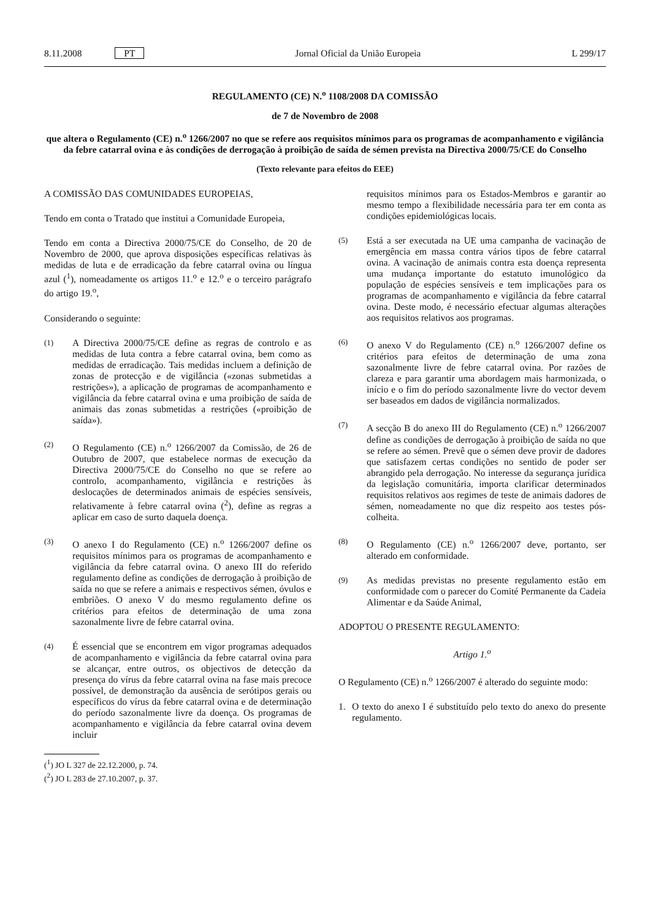8.11.2008 PT Jornal Oficial da União Europeia L 299/17
REGULAMENTO (CE) N.<sup>o</sup> 1108/2008 DA COMISSÃO
de 7 de Novembro de 2008
que altera o Regulamento (CE) n.<sup>o</sup> 1266/2007 no que se refere aos requisitos mínimos para os programas de acompanhamento e vigilância da febre catarral ovina e às condições de derrogação à proibição de saída de sémen prevista na Directiva 2000/75/CE do Conselho
(Texto relevante para efeitos do EEE)
A COMISSÃO DAS COMUNIDADES EUROPEIAS,
Tendo em conta o Tratado que institui a Comunidade Europeia,
Tendo em conta a Directiva 2000/75/CE do Conselho, de 20 de Novembro de 2000, que aprova disposições específicas relativas às medidas de luta e de erradicação da febre catarral ovina ou língua azul (<sup>1</sup>), nomeadamente os artigos 11.<sup>o</sup> e 12.<sup>o</sup> e o terceiro parágrafo do artigo 19.<sup>o</sup>,
Considerando o seguinte:
(1) A Directiva 2000/75/CE define as regras de controlo e as medidas de luta contra a febre catarral ovina, bem como as medidas de erradicação. Tais medidas incluem a definição de zonas de protecção e de vigilância («zonas submetidas a restrições»), a aplicação de programas de acompanhamento e vigilância da febre catarral ovina e uma proibição de saída de animais das zonas submetidas a restrições («proibição de saída»).
(2) O Regulamento (CE) n.<sup>o</sup> 1266/2007 da Comissão, de 26 de Outubro de 2007, que estabelece normas de execução da Directiva 2000/75/CE do Conselho no que se refere ao controlo, acompanhamento, vigilância e restrições às deslocações de determinados animais de espécies sensíveis, relativamente à febre catarral ovina (<sup>2</sup>), define as regras a aplicar em caso de surto daquela doença.
(3) O anexo I do Regulamento (CE) n.<sup>o</sup> 1266/2007 define os requisitos mínimos para os programas de acompanhamento e vigilância da febre catarral ovina. O anexo III do referido regulamento define as condições de derrogação à proibição de saída no que se refere a animais e respectivos sémen, óvulos e embriões. O anexo V do mesmo regulamento define os critérios para efeitos de determinação de uma zona sazonalmente livre de febre catarral ovina.
(4) É essencial que se encontrem em vigor programas adequados de acompanhamento e vigilância da febre catarral ovina para se alcançar, entre outros, os objectivos de detecção da presença do vírus da febre catarral ovina na fase mais precoce possível, de demonstração da ausência de serótipos gerais ou específicos do vírus da febre catarral ovina e de determinação do período sazonalmente livre da doença. Os programas de acompanhamento e vigilância da febre catarral ovina devem incluir
(<sup>1</sup>) JO L 327 de 22.12.2000, p. 74.
(<sup>2</sup>) JO L 283 de 27.10.2007, p. 37.
requisitos mínimos para os Estados-Membros e garantir ao mesmo tempo a flexibilidade necessária para ter em conta as condições epidemiológicas locais.
(5) Está a ser executada na UE uma campanha de vacinação de emergência em massa contra vários tipos de febre catarral ovina. A vacinação de animais contra esta doença representa uma mudança importante do estatuto imunológico da população de espécies sensíveis e tem implicações para os programas de acompanhamento e vigilância da febre catarral ovina. Deste modo, é necessário efectuar algumas alterações aos requisitos relativos aos programas.
(6) O anexo V do Regulamento (CE) n.<sup>o</sup> 1266/2007 define os critérios para efeitos de determinação de uma zona sazonalmente livre de febre catarral ovina. Por razões de clareza e para garantir uma abordagem mais harmonizada, o início e o fim do período sazonalmente livre do vector devem ser baseados em dados de vigilância normalizados.
(7) A secção B do anexo III do Regulamento (CE) n.<sup>o</sup> 1266/2007 define as condições de derrogação à proibição de saída no que se refere ao sémen. Prevê que o sémen deve provir de dadores que satisfazem certas condições no sentido de poder ser abrangido pela derrogação. No interesse da segurança jurídica da legislação comunitária, importa clarificar determinados requisitos relativos aos regimes de teste de animais dadores de sémen, nomeadamente no que diz respeito aos testes pós-colheita.
(8) O Regulamento (CE) n.<sup>o</sup> 1266/2007 deve, portanto, ser alterado em conformidade.
(9) As medidas previstas no presente regulamento estão em conformidade com o parecer do Comité Permanente da Cadeia Alimentar e da Saúde Animal,
ADOPTOU O PRESENTE REGULAMENTO:
Artigo 1.<sup>o</sup>
O Regulamento (CE) n.<sup>o</sup> 1266/2007 é alterado do seguinte modo:
1. O texto do anexo I é substituído pelo texto do anexo do presente regulamento.